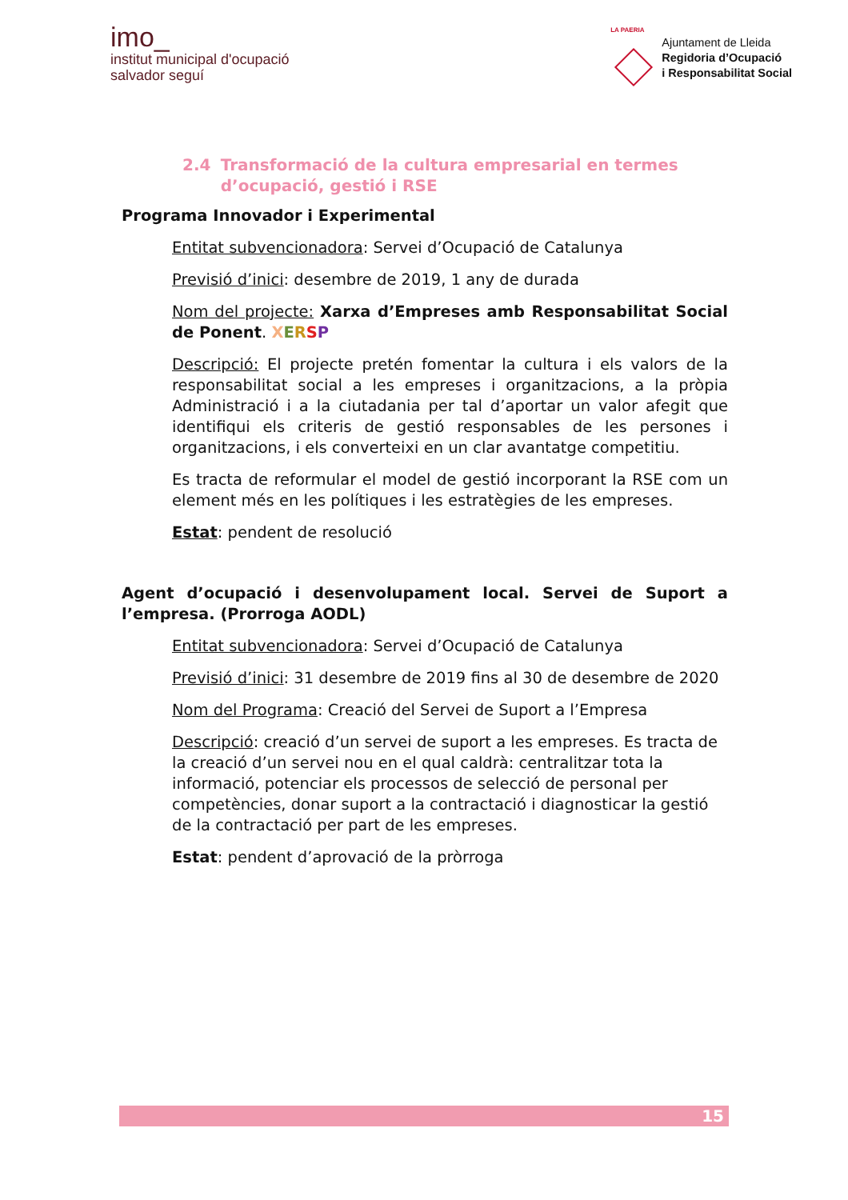imo_
institut municipal d'ocupació
salvador seguí
LA PAERIA
Ajuntament de Lleida
Regidoria d’Ocupació
i Responsabilitat Social
2.4 Transformació de la cultura empresarial en termes d’ocupació, gestió i RSE
Programa Innovador i Experimental
Entitat subvencionadora: Servei d’Ocupació de Catalunya
Previsió d’inici: desembre de 2019, 1 any de durada
Nom del projecte: Xarxa d’Empreses amb Responsabilitat Social de Ponent. XERSP
Descripció: El projecte pretén fomentar la cultura i els valors de la responsabilitat social a les empreses i organitzacions, a la pròpia Administració i a la ciutadania per tal d’aportar un valor afegit que identifiqui els criteris de gestió responsables de les persones i organitzacions, i els converteixi en un clar avantatge competitiu.
Es tracta de reformular el model de gestió incorporant la RSE com un element més en les polítiques i les estratègies de les empreses.
Estat: pendent de resolució
Agent d’ocupació i desenvolupament local. Servei de Suport a l’empresa. (Prorroga AODL)
Entitat subvencionadora: Servei d’Ocupació de Catalunya
Previsió d’inici: 31 desembre de 2019 fins al 30 de desembre de 2020
Nom del Programa: Creació del Servei de Suport a l’Empresa
Descripció: creació d’un servei de suport a les empreses. Es tracta de la creació d’un servei nou en el qual caldrà: centralitzar tota la informació, potenciar els processos de selecció de personal per competències, donar suport a la contractació i diagnosticar la gestió de la contractació per part de les empreses.
Estat: pendent d’aprovació de la pròrroga
15